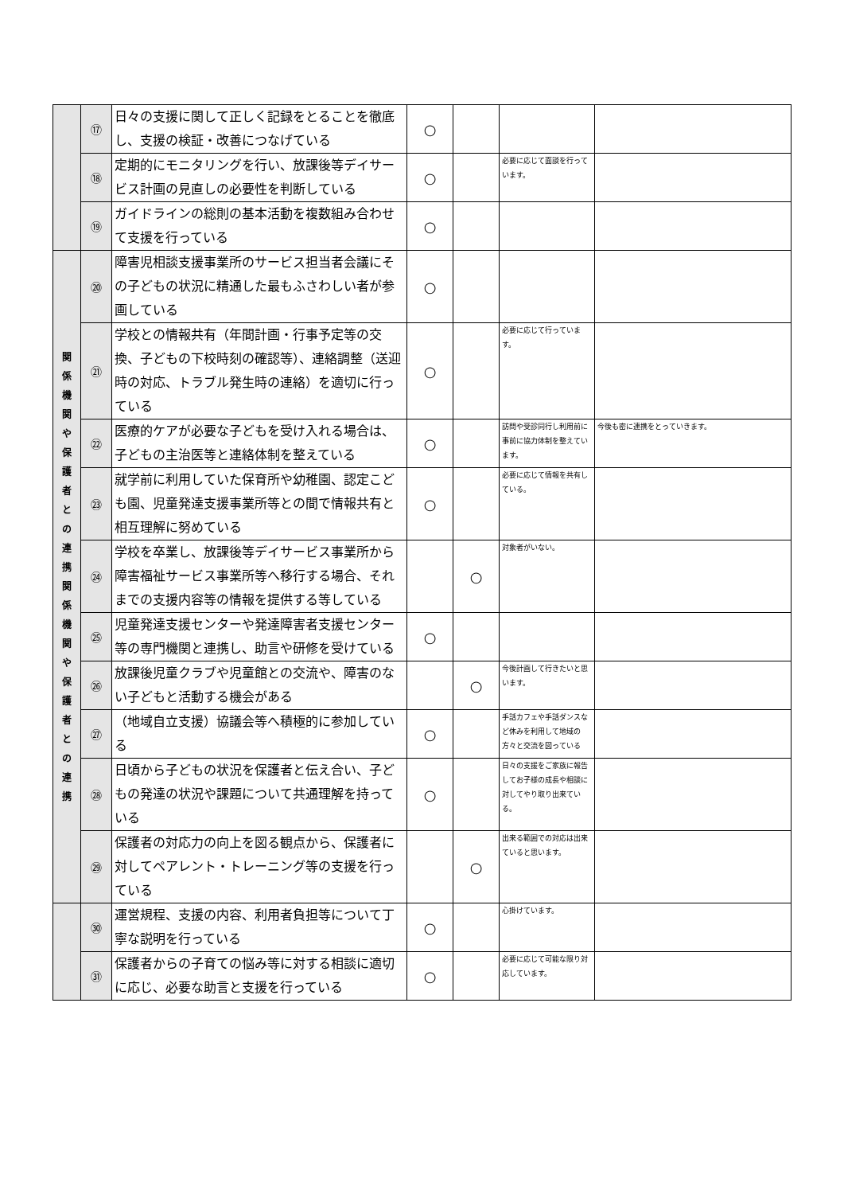| | ⑰ | 日々の支援に関して正しく記録をとることを徹底し、支援の検証・改善につなげている | ○ | | | |
| | ⑱ | 定期的にモニタリングを行い、放課後等デイサービス計画の見直しの必要性を判断している | ○ | | 必要に応じて面談を行っています。 | |
| | ⑲ | ガイドラインの総則の基本活動を複数組み合わせて支援を行っている | ○ | | | |
| 関 係 機 関 や 保 護 者 と の 連 携 関 係 機 関 や 保 護 者 と の 連 携 | ⑳ | 障害児相談支援事業所のサービス担当者会議にその子どもの状況に精通した最もふさわしい者が参画している | ○ | | | |
| | ㉑ | 学校との情報共有（年間計画・行事予定等の交換、子どもの下校時刻の確認等）、連絡調整（送迎時の対応、トラブル発生時の連絡）を適切に行っている | ○ | | 必要に応じて行っています。 | |
| | ㉒ | 医療的ケアが必要な子どもを受け入れる場合は、子どもの主治医等と連絡体制を整えている | ○ | | 訪問や受診同行し利用前に事前に協力体制を整えています。 | 今後も密に連携をとっていきます。 |
| | ㉓ | 就学前に利用していた保育所や幼稚園、認定こども園、児童発達支援事業所等との間で情報共有と相互理解に努めている | ○ | | 必要に応じて情報を共有している。 | |
| | ㉔ | 学校を卒業し、放課後等デイサービス事業所から障害福祉サービス事業所等へ移行する場合、それまでの支援内容等の情報を提供する等している | | ○ | 対象者がいない。 | |
| | ㉕ | 児童発達支援センターや発達障害者支援センター等の専門機関と連携し、助言や研修を受けている | ○ | | | |
| | ㉖ | 放課後児童クラブや児童館との交流や、障害のない子どもと活動する機会がある | | ○ | 今後計画して行きたいと思います。 | |
| | ㉗ | （地域自立支援）協議会等へ積極的に参加している | ○ | | 手話カフェや手話ダンスなど休みを利用して地域の方々と交流を図っている | |
| | ㉘ | 日頃から子どもの状況を保護者と伝え合い、子どもの発達の状況や課題について共通理解を持っている | ○ | | 日々の支援をご家族に報告してお子様の成長や相談に対してやり取り出来ている。 | |
| | ㉙ | 保護者の対応力の向上を図る観点から、保護者に対してペアレント・トレーニング等の支援を行っている | | ○ | 出来る範囲での対応は出来ていると思います。 | |
| | ㉚ | 運営規程、支援の内容、利用者負担等について丁寧な説明を行っている | ○ | | 心掛けています。 | |
| | ㉛ | 保護者からの子育ての悩み等に対する相談に適切に応じ、必要な助言と支援を行っている | ○ | | 必要に応じて可能な限り対応しています。 | |